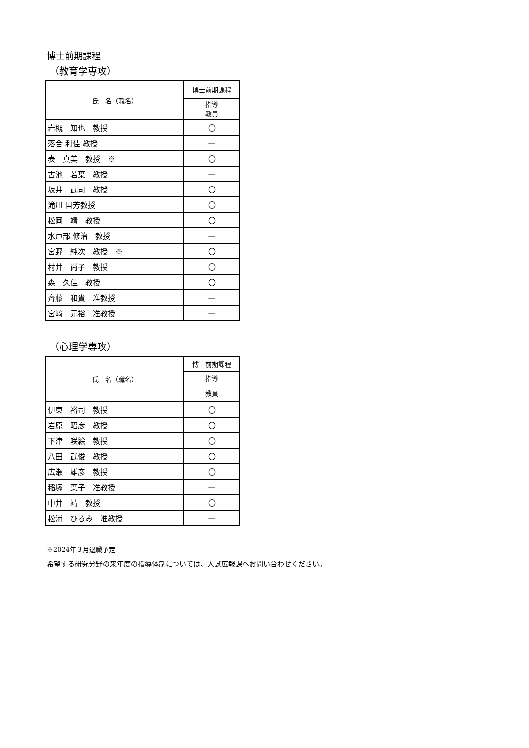博士前期課程
（教育学専攻）
| 氏 名（職名） | 博士前期課程 |
| --- | --- |
| | 指導 教員 |
| 岩槻 知也 教授 | 〇 |
| 落合 利佳 教授 | — |
| 表 真美 教授 ※ | 〇 |
| 古池 若葉 教授 | — |
| 坂井 武司 教授 | 〇 |
| 滝川 国芳教授 | 〇 |
| 松岡 靖 教授 | 〇 |
| 水戸部 修治 教授 | — |
| 宮野 純次 教授 ※ | 〇 |
| 村井 尚子 教授 | 〇 |
| 森 久佳 教授 | 〇 |
| 齊藤 和貴 准教授 | — |
| 宮﨑 元裕 准教授 | — |
（心理学専攻）
| 氏 名（職名） | 博士前期課程 |
| --- | --- |
| | 指導 教員 |
| 伊東 裕司 教授 | 〇 |
| 岩原 昭彦 教授 | 〇 |
| 下津 咲絵 教授 | 〇 |
| 八田 武俊 教授 | 〇 |
| 広瀬 雄彦 教授 | 〇 |
| 稲塚 葉子 准教授 | — |
| 中井 靖 教授 | 〇 |
| 松浦 ひろみ 准教授 | — |
※2024年３月退職予定
希望する研究分野の来年度の指導体制については、入試広報課へお問い合わせください。